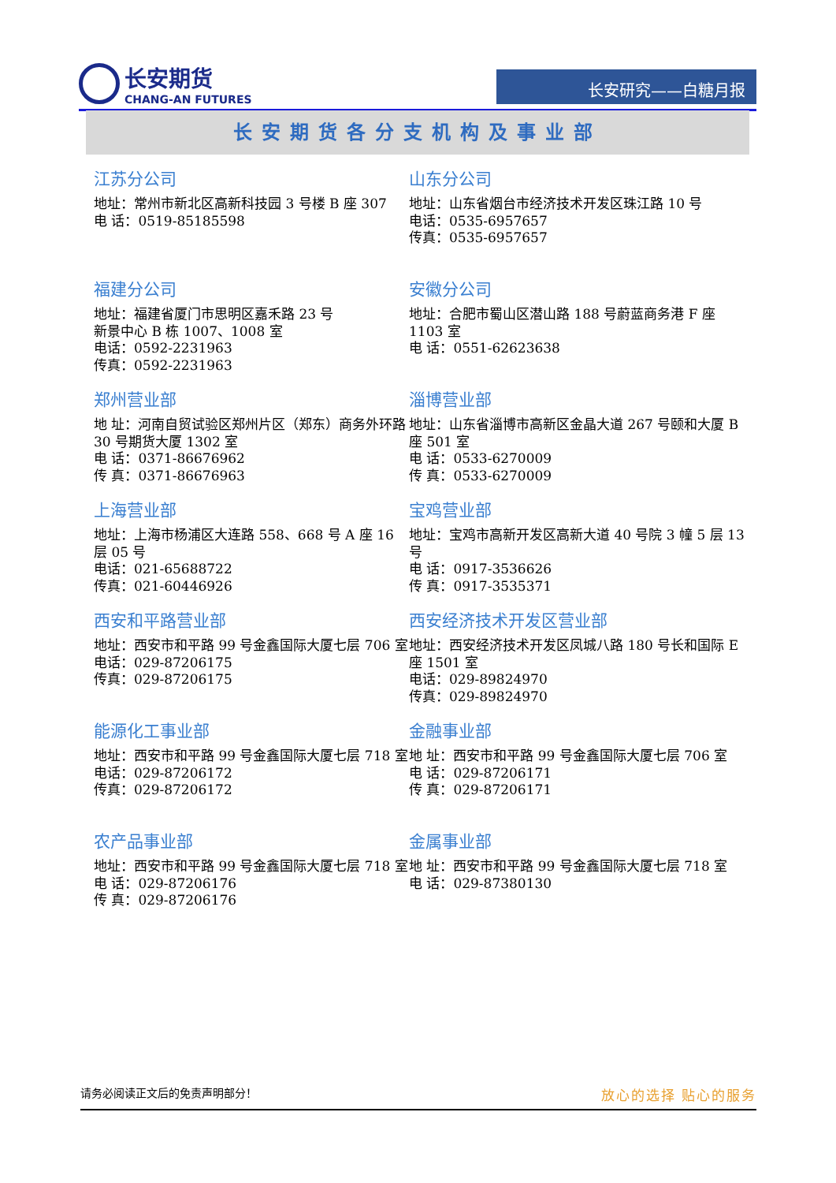长安期货
CHANG-AN FUTURES
长安研究——白糖月报
长安期货各分支机构及事业部
江苏分公司
地址：常州市新北区高新科技园 3 号楼 B 座 307
电 话：0519-85185598
山东分公司
地址：山东省烟台市经济技术开发区珠江路 10 号
电话：0535-6957657
传真：0535-6957657
福建分公司
地址：福建省厦门市思明区嘉禾路 23 号
新景中心 B 栋 1007、1008 室
电话：0592-2231963
传真：0592-2231963
安徽分公司
地址：合肥市蜀山区潜山路 188 号蔚蓝商务港 F 座 1103 室
电 话：0551-62623638
郑州营业部
地 址：河南自贸试验区郑州片区（郑东）商务外环路 30 号期货大厦 1302 室
电 话：0371-86676962
传 真：0371-86676963
淄博营业部
地址：山东省淄博市高新区金晶大道 267 号颐和大厦 B 座 501 室
电 话：0533-6270009
传 真：0533-6270009
上海营业部
地址：上海市杨浦区大连路 558、668 号 A 座 16 层 05 号
电话：021-65688722
传真：021-60446926
宝鸡营业部
地址：宝鸡市高新开发区高新大道 40 号院 3 幢 5 层 13 号
电 话：0917-3536626
传 真：0917-3535371
西安和平路营业部
地址：西安市和平路 99 号金鑫国际大厦七层 706 室
电话：029-87206175
传真：029-87206175
西安经济技术开发区营业部
地址：西安经济技术开发区凤城八路 180 号长和国际 E 座 1501 室
电话：029-89824970
传真：029-89824970
能源化工事业部
地址：西安市和平路 99 号金鑫国际大厦七层 718 室
电话：029-87206172
传真：029-87206172
金融事业部
地 址：西安市和平路 99 号金鑫国际大厦七层 706 室
电 话：029-87206171
传 真：029-87206171
农产品事业部
地址：西安市和平路 99 号金鑫国际大厦七层 718 室
电 话：029-87206176
传 真：029-87206176
金属事业部
地 址：西安市和平路 99 号金鑫国际大厦七层 718 室
电 话：029-87380130
请务必阅读正文后的免责声明部分！ 放心的选择 贴心的服务